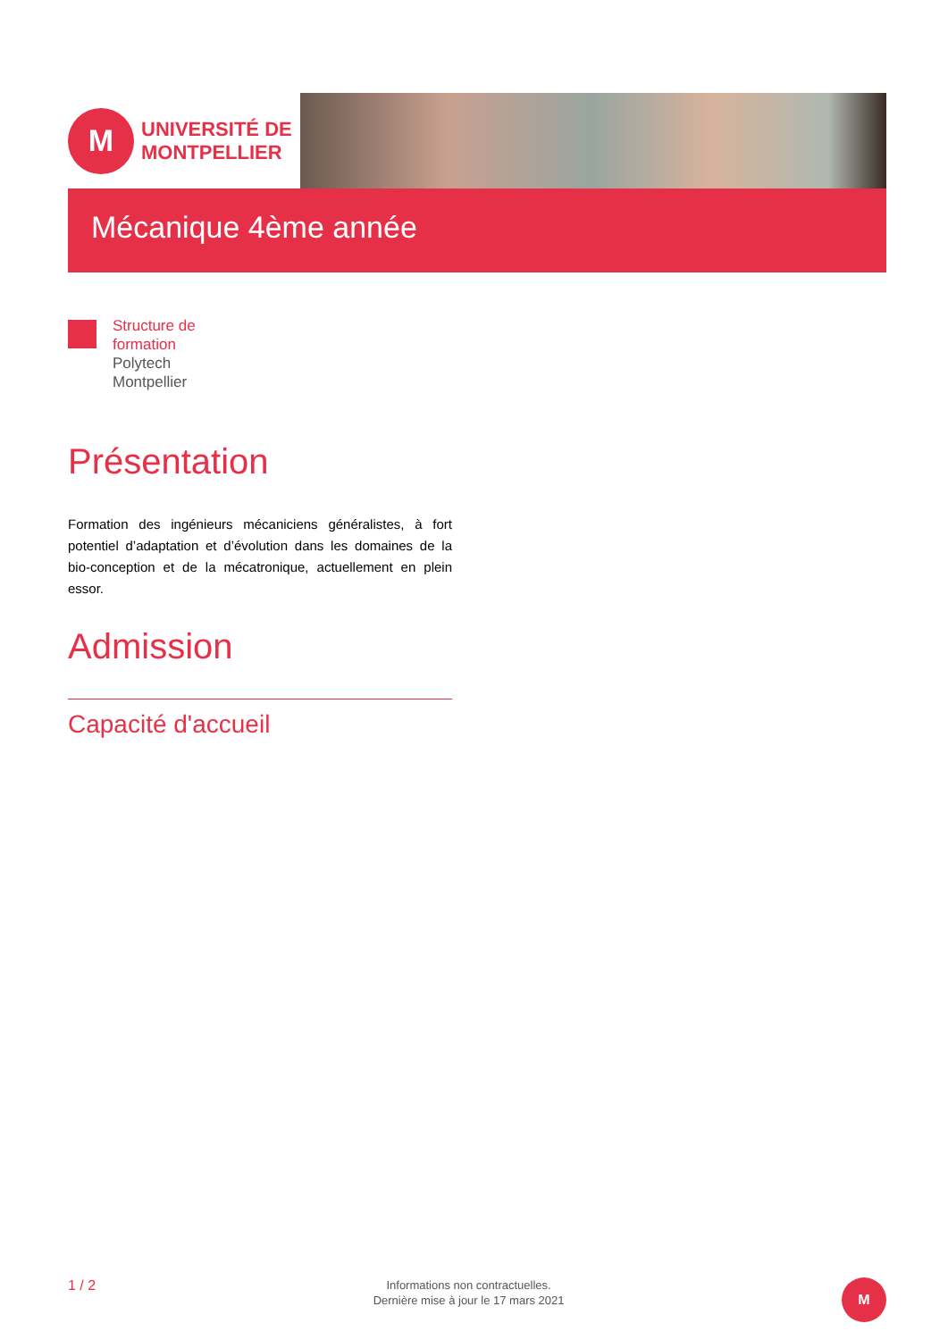M
UNIVERSITÉ DE
MONTPELLIER
Mécanique 4ème année
Structure de
formation
Polytech
Montpellier
Présentation
Formation des ingénieurs mécaniciens généralistes, à fort potentiel d’adaptation et d’évolution dans les domaines de la bio-conception et de la mécatronique, actuellement en plein essor.
Admission
Capacité d'accueil
1 / 2
Informations non contractuelles.
Dernière mise à jour le 17 mars 2021
M